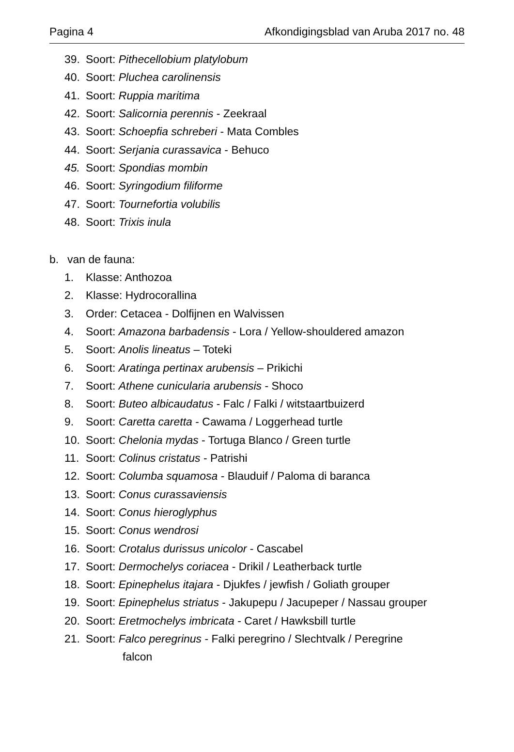Pagina 4 Afkondigingsblad van Aruba 2017 no. 48
39. Soort: Pithecellobium platylobum
40. Soort: Pluchea carolinensis
41. Soort: Ruppia maritima
42. Soort: Salicornia perennis - Zeekraal
43. Soort: Schoepfia schreberi - Mata Combles
44. Soort: Serjania curassavica - Behuco
45. Soort: Spondias mombin
46. Soort: Syringodium filiforme
47. Soort: Tournefortia volubilis
48. Soort: Trixis inula
b. van de fauna:
1. Klasse: Anthozoa
2. Klasse: Hydrocorallina
3. Order: Cetacea - Dolfijnen en Walvissen
4. Soort: Amazona barbadensis - Lora / Yellow-shouldered amazon
5. Soort: Anolis lineatus – Toteki
6. Soort: Aratinga pertinax arubensis – Prikichi
7. Soort: Athene cunicularia arubensis - Shoco
8. Soort: Buteo albicaudatus - Falc / Falki / witstaartbuizerd
9. Soort: Caretta caretta - Cawama / Loggerhead turtle
10. Soort: Chelonia mydas - Tortuga Blanco / Green turtle
11. Soort: Colinus cristatus - Patrishi
12. Soort: Columba squamosa - Blauduif / Paloma di baranca
13. Soort: Conus curassaviensis
14. Soort: Conus hieroglyphus
15. Soort: Conus wendrosi
16. Soort: Crotalus durissus unicolor - Cascabel
17. Soort: Dermochelys coriacea - Drikil / Leatherback turtle
18. Soort: Epinephelus itajara - Djukfes / jewfish / Goliath grouper
19. Soort: Epinephelus striatus - Jakupepu / Jacupeper / Nassau grouper
20. Soort: Eretmochelys imbricata - Caret / Hawksbill turtle
21. Soort: Falco peregrinus - Falki peregrino / Slechtvalk / Peregrine
falcon